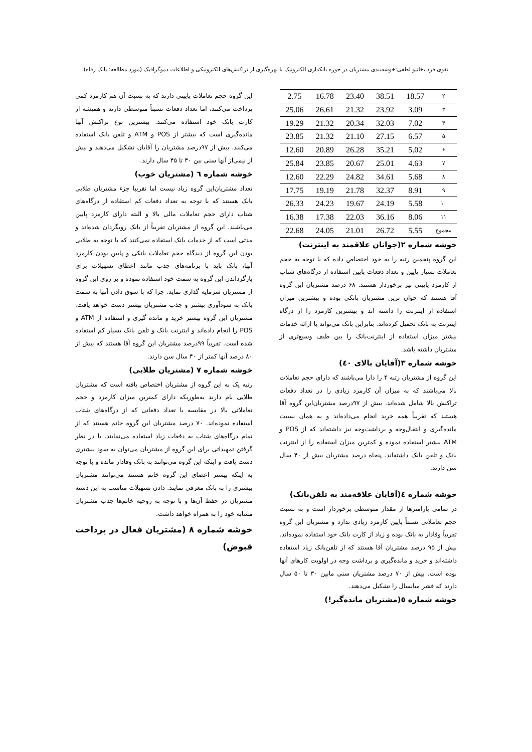تقوی فرد ،خانیو لطفی:خوشه‌بندی مشتریان در حوزه بانکداری الکترونیک با بهره‌گیری از تراکنش‌های الکترونیکی و اطلاعات دموگرافیک (مورد مطالعه: بانک رفاه)
| ۲ | 18.57 | 38.51 | 23.40 | 16.78 | 2.75 |
| ۳ | 3.09 | 23.92 | 21.32 | 26.61 | 25.06 |
| ۴ | 7.02 | 32.03 | 20.34 | 21.32 | 19.29 |
| ۵ | 6.57 | 27.15 | 21.10 | 21.32 | 23.85 |
| ۶ | 5.02 | 35.21 | 26.28 | 20.89 | 12.60 |
| ۷ | 4.63 | 25.01 | 20.67 | 23.85 | 25.84 |
| ۸ | 5.68 | 34.61 | 24.82 | 22.29 | 12.60 |
| ۹ | 8.91 | 32.37 | 21.78 | 19.19 | 17.75 |
| ۱۰ | 5.58 | 24.19 | 19.67 | 24.23 | 26.33 |
| ۱۱ | 8.06 | 36.16 | 22.03 | 17.38 | 16.38 |
| مجموع | 5.55 | 26.72 | 21.01 | 24.05 | 22.68 |
خوشه شماره ۲(جوانان علاقمند به اینترنت)
این گروه پنجمین رتبه را به خود اختصاص داده که با توجه به حجم تعاملات بسیار پایین و تعداد دفعات پایین استفاده از درگاه‌های شتاب از کارمزد پایینی نیز برخوردار هستند. ۶۸ درصد مشتریان این گروه آقا هستند که جوان ترین مشتریان بانکی بوده و بیشترین میزان استفاده از اینترنت را داشته اند و بیشترین کارمزد را از درگاه اینترنت به بانک تحمیل کرده‌اند. بنابراین بانک می‌تواند با ارائه خدمات بیشتر میزان استفاده از اینترنت‌بانک را بین طیف وسیع‌تری از مشتریان داشته باشد.
خوشه شماره ۳(آقایان بالای ٤٠)
این گروه از مشتریان رتبه ۴ را دارا می‌باشند که دارای حجم تعاملات بالا می‌باشند که به میزان آن کارمزد زیادی را در تعداد دفعات تراکنش بالا شامل شده‌اند. بیش از ۹۷درصد مشتریان‌این گروه آقا هستند که تقریباً همه خرید انجام می‌داده‌اند و به همان نسبت مانده‌گیری و انتقال‌وجه و برداشت‌وجه نیز داشته‌اند که از POS و ATM بیشتر استفاده نموده و کمترین میزان استفاده را از اینترنت بانک و تلفن بانک داشته‌اند. پنجاه درصد مشتریان بیش از ۴۰ سال سن دارند.
خوشه شماره ٤(آقایان علاقه‌مند به تلفن‌بانک)
در تمامی پارامترها از مقدار متوسطی برخوردار است و به نسبت حجم تعاملاتی نسبتاً پایین کارمزد زیادی ندارد و مشتریان این گروه تقریباً وفادار به بانک بوده و زیاد از کارت بانک خود استفاده نموده‌اند. بیش از ۹۵ درصد مشتریان آقا هستند که از تلفن‌بانک زیاد استفاده داشته‌اند و خرید و مانده‌گیری و برداشت وجه در اولویت کارهای آنها بوده است. بیش از ۷۰ درصد مشتریان سنی مابین ۳۰ تا ۵۰ سال دارند که قشر میانسال را تشکیل می‌دهند.
خوشه شماره ٥(مشتریان مانده‌گیر!)
این گروه حجم تعاملات پایینی دارند که به نسبت آن هم کارمزد کمی پرداخت می‌کنند، اما تعداد دفعات نسبتاً متوسطی دارند و همیشه از کارت بانک خود استفاده می‌کنند. بیشترین نوع تراکنش آنها مانده‌گیری است که بیشتر از POS و ATM و تلفن بانک استفاده می‌کنند. بیش از ۹۷درصد مشتریان را آقایان تشکیل می‌دهند و بیش از نیمی‌از آنها سنی بین ۳۰ تا ۴۵ سال دارند.
خوشه شماره ٦ (مشتریان خوب)
تعداد مشتریان‌این گروه زیاد نیست اما تقریبا جزء مشتریان طلایی بانک هستند که با توجه به تعداد دفعات کم استفاده از درگاه‌های شتاب دارای حجم تعاملات مالی بالا و البته دارای کارمزد پایین می‌باشند. این گروه از مشتریان تقریباً از بانک رویگردان شده‌اند و مدتی است که از خدمات بانک استفاده نمی‌کنند که با توجه به طلایی بودن این گروه از دیدگاه حجم تعاملات بانکی و پایین بودن کارمزد آنها، بانک باید با برنامه‌های جذب مانند اعطای تسهیلات برای بازگرداندن این گروه به سمت خود استفاده نموده و بر روی این گروه از مشتریان سرمایه گذاری نماید. چرا که با سوق دادن آنها به سمت بانک به سودآوری بیشتر و جذب مشتریان بیشتر دست خواهد یافت. مشتریان این گروه بیشتر خرید و مانده گیری و استفاده از ATM و POS را انجام داده‌اند و اینترنت بانک و تلفن بانک بسیار کم استفاده شده است. تقریباً ۹۹درصد مشتریان این گروه آقا هستند که بیش از ۸۰ درصد آنها کمتر از ۴۰ سال سن دارند.
خوشه شماره ۷ (مشتریان طلایی)
رتبه یک به این گروه از مشتریان اختصاص یافته است که مشتریان طلایی نام دارند به‌طوریکه دارای کمترین میزان کارمزد و حجم تعاملاتی بالا در مقایسه با تعداد دفعاتی که از درگاه‌های شتاب استفاده نموده‌اند. ۷۰ درصد مشتریان این گروه خانم هستند که از تمام درگاه‌های شتاب به دفعات زیاد استفاده می‌نمایند. با در نظر گرفتن تمهیداتی برای این گروه از مشتریان می‌توان به سود بیشتری دست یافت و اینکه این گروه می‌توانند به بانک وفادار مانده و با توجه به اینکه بیشتر اعضای این گروه خانم هستند می‌توانند مشتریان بیشتری را به بانک معرفی نمایند. دادن تسهیلات مناسب به این دسته مشتریان در حفظ آن‌ها و با توجه به روحیه خانم‌ها جذب مشتریان مشابه خود را به همراه خواهد داشت.
خوشه شماره ۸ (مشتریان فعال در پرداخت قبوض)